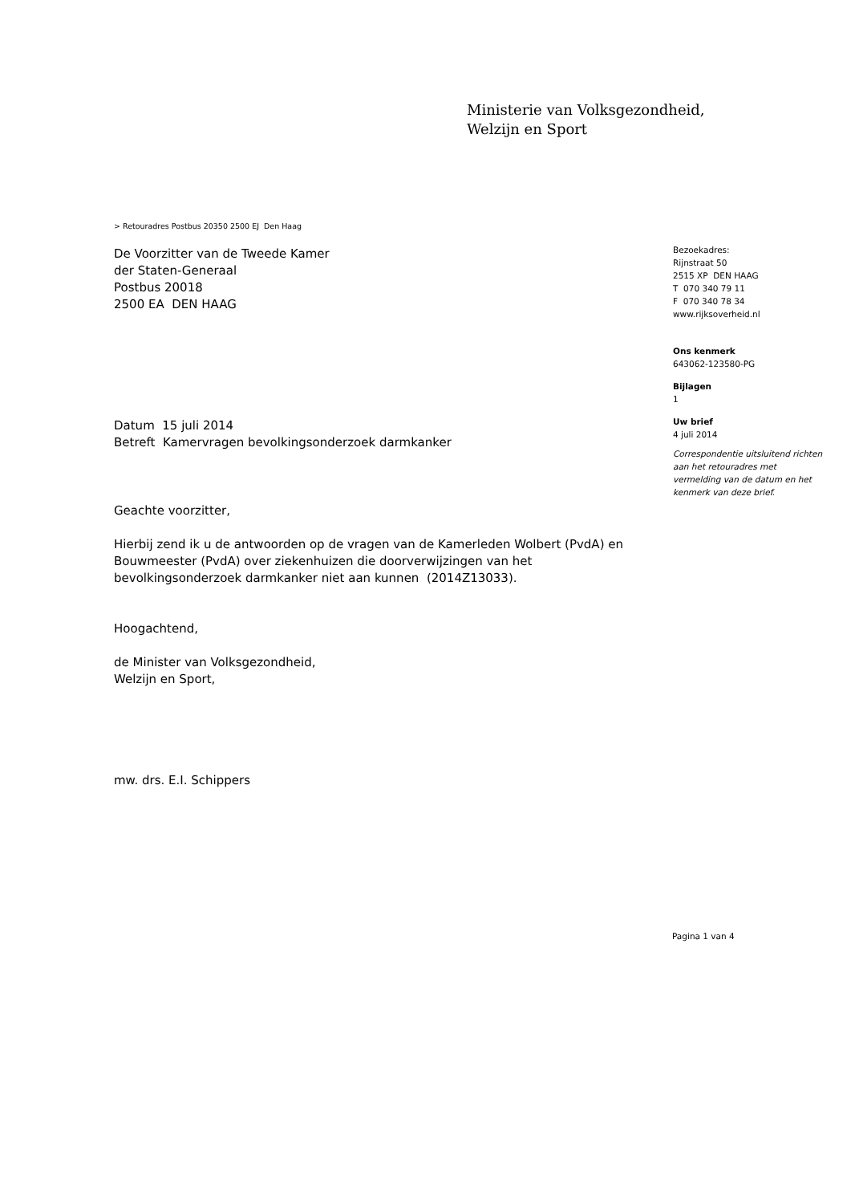Ministerie van Volksgezondheid,
Welzijn en Sport
> Retouradres Postbus 20350 2500 EJ Den Haag
De Voorzitter van de Tweede Kamer
der Staten-Generaal
Postbus 20018
2500 EA DEN HAAG
Datum 15 juli 2014
Betreft Kamervragen bevolkingsonderzoek darmkanker
Geachte voorzitter,
Hierbij zend ik u de antwoorden op de vragen van de Kamerleden Wolbert (PvdA) en Bouwmeester (PvdA) over ziekenhuizen die doorverwijzingen van het bevolkingsonderzoek darmkanker niet aan kunnen (2014Z13033).
Hoogachtend,
de Minister van Volksgezondheid,
Welzijn en Sport,
mw. drs. E.I. Schippers
Bezoekadres:
Rijnstraat 50
2515 XP DEN HAAG
T 070 340 79 11
F 070 340 78 34
www.rijksoverheid.nl
Ons kenmerk
643062-123580-PG
Bijlagen
1
Uw brief
4 juli 2014
Correspondentie uitsluitend richten aan het retouradres met vermelding van de datum en het kenmerk van deze brief.
Pagina 1 van 4